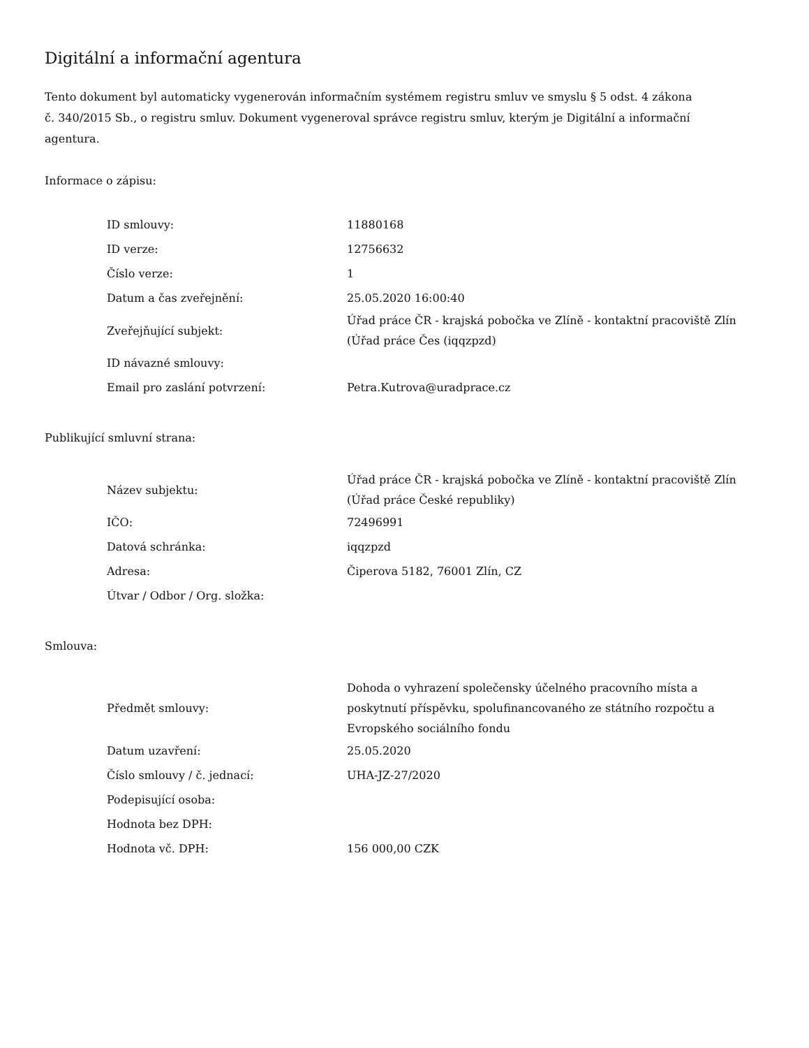Digitální a informační agentura
Tento dokument byl automaticky vygenerován informačním systémem registru smluv ve smyslu § 5 odst. 4 zákona
č. 340/2015 Sb., o registru smluv. Dokument vygeneroval správce registru smluv, kterým je Digitální a informační agentura.
Informace o zápisu:
| ID smlouvy: | 11880168 |
| ID verze: | 12756632 |
| Číslo verze: | 1 |
| Datum a čas zveřejnění: | 25.05.2020 16:00:40 |
| Zveřejňující subjekt: | Úřad práce ČR - krajská pobočka ve Zlíně - kontaktní pracoviště Zlín (Úřad práce Čes (iqqzpzd) |
| ID návazné smlouvy: | |
| Email pro zaslání potvrzení: | Petra.Kutrova@uradprace.cz |
Publikující smluvní strana:
| Název subjektu: | Úřad práce ČR - krajská pobočka ve Zlíně - kontaktní pracoviště Zlín (Úřad práce České republiky) |
| IČO: | 72496991 |
| Datová schránka: | iqqzpzd |
| Adresa: | Čiperova 5182, 76001 Zlín, CZ |
| Útvar / Odbor / Org. složka: | |
Smlouva:
| Předmět smlouvy: | Dohoda o vyhrazení společensky účelného pracovního místa a poskytnutí příspěvku, spolufinancovaného ze státního rozpočtu a Evropského sociálního fondu |
| Datum uzavření: | 25.05.2020 |
| Číslo smlouvy / č. jednací: | UHA-JZ-27/2020 |
| Podepisující osoba: | |
| Hodnota bez DPH: | |
| Hodnota vč. DPH: | 156 000,00 CZK |